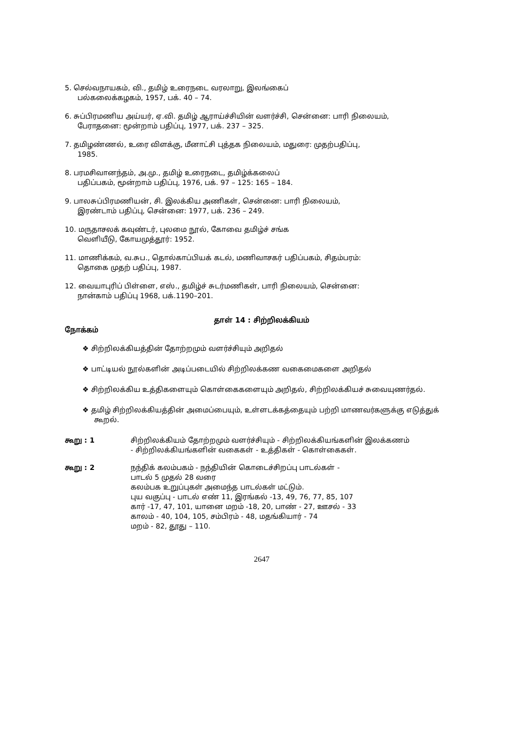5. செல்வநாயகம், வி., தமிழ் உரைநடை வரலாறு, இலங்கைப்
பல்கலைக்கழகம், 1957, பக். 40 – 74.
6. சுப்பிரமணிய அய்யர், ஏ.வி. தமிழ் ஆராய்ச்சியின் வளர்ச்சி, சென்னை: பாரி நிலையம்,
பேராதனை: மூன்றாம் பதிப்பு, 1977, பக். 237 – 325.
7. தமிழண்ணல், உரை விளக்கு, மீனாட்சி புத்தக நிலையம், மதுரை: முதற்பதிப்பு,
1985.
8. பரமசிவானந்தம், அ.மு., தமிழ் உரைநடை, தமிழ்க்கலைப்
பதிப்பகம், மூன்றாம் பதிப்பு, 1976, பக். 97 – 125: 165 – 184.
9. பாலசுப்பிரமணியன், சி. இலக்கிய அணிகள், சென்னை: பாரி நிலையம்,
இரண்டாம் பதிப்பு, சென்னை: 1977, பக். 236 – 249.
10. மருதாசலக் கவுண்டர், புலமை நூல், கோவை தமிழ்ச் சங்க
வெளியீடு, கோயமுத்தூர்: 1952.
11. மாணிக்கம், வ.சுப., தொல்காப்பியக் கடல், மணிவாசகர் பதிப்பகம், சிதம்பரம்:
தொகை முதற் பதிப்பு, 1987.
12. வையாபுரிப் பிள்ளை, எஸ்., தமிழ்ச் சுடர்மணிகள், பாரி நிலையம், சென்னை:
நான்காம் பதிப்பு 1968, பக்.1190–201.
தாள் 14 : சிற்றிலக்கியம்
நோக்கம்
❖ சிற்றிலக்கியத்தின் தோற்றமும் வளர்ச்சியும் அறிதல்
❖ பாட்டியல் நூல்களின் அடிப்படையில் சிற்றிலக்கண வகைமைகளை அறிதல்
❖ சிற்றிலக்கிய உத்திகளையும் கொள்கைகளையும் அறிதல், சிற்றிலக்கியச் சுவையுணர்தல்.
❖ தமிழ் சிற்றிலக்கியத்தின் அமைப்பையும், உள்ளடக்கத்தையும் பற்றி மாணவர்களுக்கு எடுத்துக் கூறல்.
கூறு : 1 சிற்றிலக்கியம் தோற்றமும் வளர்ச்சியும் - சிற்றிலக்கியங்களின் இலக்கணம்
- சிற்றிலக்கியங்களின் வகைகள் - உத்திகள் - கொள்கைகள்.
கூறு : 2 நந்திக் கலம்பகம் - நந்தியின் கொடைச்சிறப்பு பாடல்கள் -
பாடல் 5 முதல் 28 வரை
கலம்பக உறுப்புகள் அமைந்த பாடல்கள் மட்டும்.
புய வகுப்பு - பாடல் எண் 11, இரங்கல் -13, 49, 76, 77, 85, 107
கார் -17, 47, 101, யானை மறம் -18, 20, பாண் - 27, ஊசல் - 33
காலம் - 40, 104, 105, சம்பிரம் - 48, மதங்கியார் - 74
மறம் - 82, தூது – 110.
2647